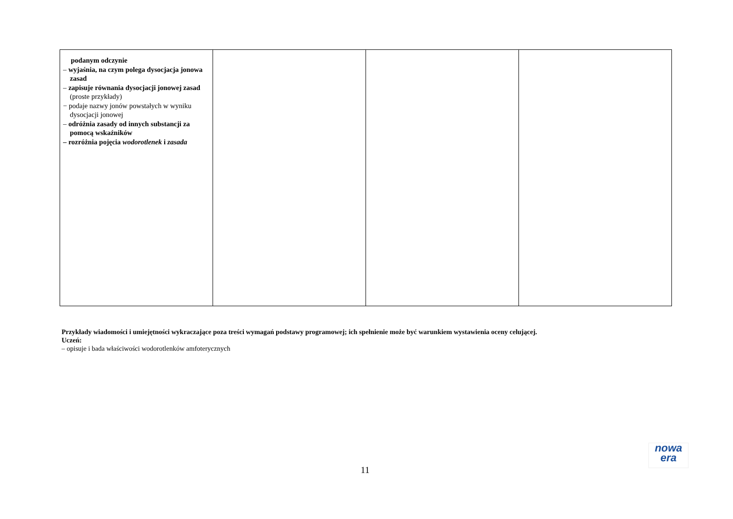| podanym odczynie – wyjaśnia, na czym polega dysocjacja jonowa zasad – zapisuje równania dysocjacji jonowej zasad (proste przykłady) − podaje nazwy jonów powstałych w wyniku dysocjacji jonowej – odróżnia zasady od innych substancji za pomocą wskaźników – rozróżnia pojęcia wodorotlenek i zasada | | | |
Przykłady wiadomości i umiejętności wykraczające poza treści wymagań podstawy programowej; ich spełnienie może być warunkiem wystawienia oceny celującej.
Uczeń:
– opisuje i bada właściwości wodorotlenków amfoterycznych
11
nowa
era